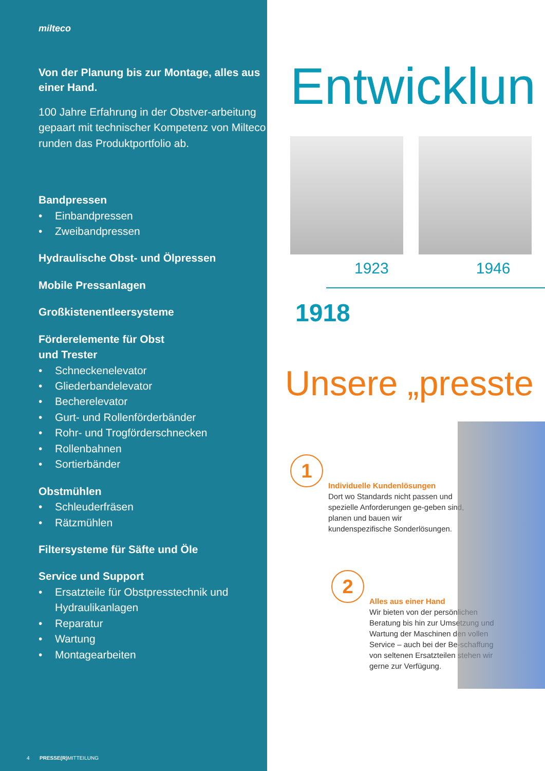milteco
Von der Planung bis zur Montage, alles aus einer Hand.
100 Jahre Erfahrung in der Obstver-arbeitung gepaart mit technischer Kompetenz von Milteco runden das Produktportfolio ab.
Bandpressen
• Einbandpressen
• Zweibandpressen
Hydraulische Obst- und Ölpressen
Mobile Pressanlagen
Großkistenentleersysteme
Förderelemente für Obst
und Trester
• Schneckenelevator
• Gliederbandelevator
• Becherelevator
• Gurt- und Rollenförderbänder
• Rohr- und Trogförderschnecken
• Rollenbahnen
• Sortierbänder
Obstmühlen
• Schleuderfräsen
• Rätzmühlen
Filtersysteme für Säfte und Öle
Service und Support
• Ersatzteile für Obstpresstechnik und Hydraulikanlagen
• Reparatur
• Wartung
• Montagearbeiten
4 PRESSE(R) MITTEILUNG
Entwicklun
1923 1946
1918
Unsere „presste
1
Individuelle Kundenlösungen
Dort wo Standards nicht passen und spezielle Anforderungen ge-geben sind, planen und bauen wir kundenspezifische Sonderlösungen.
2
Alles aus einer Hand
Wir bieten von der persönlichen Beratung bis hin zur Umsetzung und Wartung der Maschinen den vollen Service – auch bei der Be-schaffung von seltenen Ersatzteilen stehen wir gerne zur Verfügung.